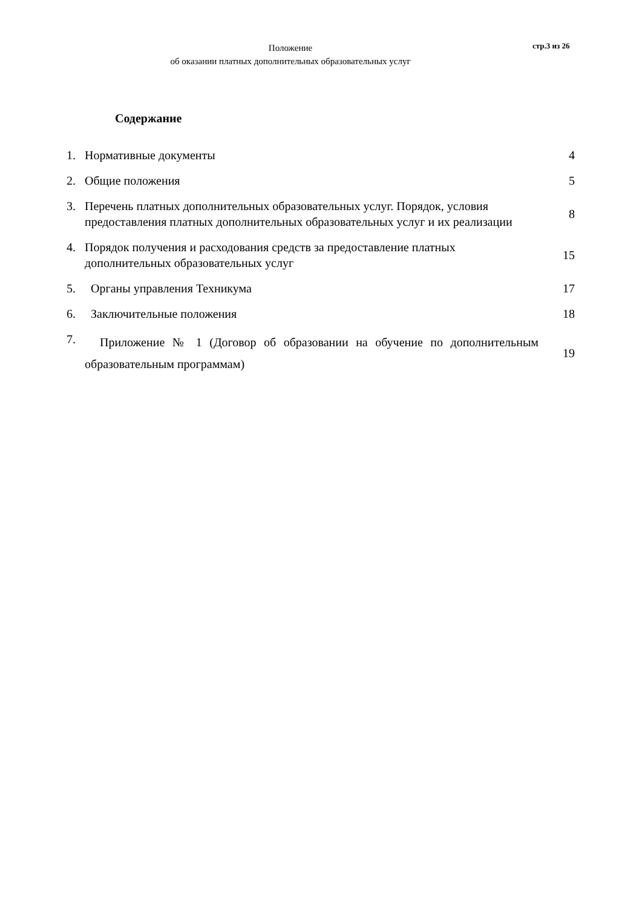Положение
об оказании платных дополнительных образовательных услуг
стр.3 из 26
Содержание
| 1. | Нормативные документы | 4 |
| 2. | Общие положения | 5 |
| 3. | Перечень платных дополнительных образовательных услуг. Порядок, условия предоставления платных дополнительных образовательных услуг и их реализации | 8 |
| 4. | Порядок получения и расходования средств за предоставление платных дополнительных образовательных услуг | 15 |
| 5. | Органы управления Техникума | 17 |
| 6. | Заключительные положения | 18 |
| 7. | Приложение № 1 (Договор об образовании на обучение по дополнительным образовательным программам) | 19 |